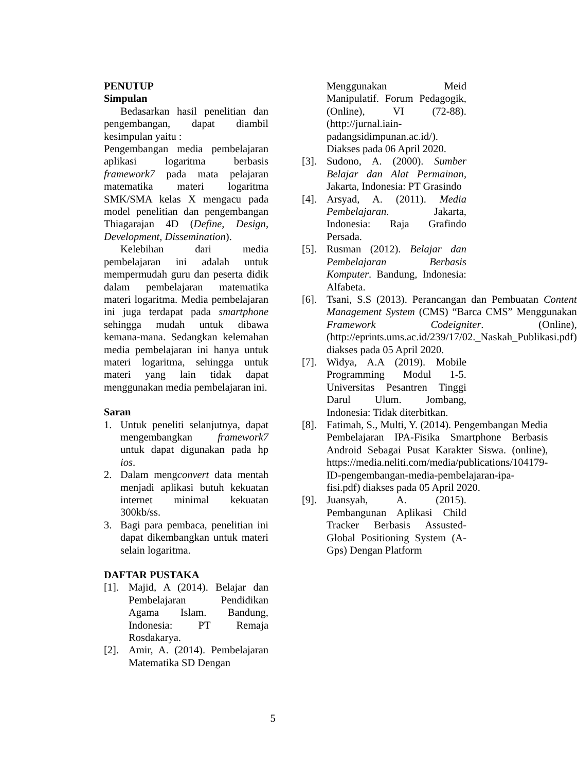PENUTUP
Simpulan
Bedasarkan hasil penelitian dan pengembangan, dapat diambil kesimpulan yaitu :
Pengembangan media pembelajaran aplikasi logaritma berbasis framework7 pada mata pelajaran matematika materi logaritma SMK/SMA kelas X mengacu pada model penelitian dan pengembangan Thiagarajan 4D (Define, Design, Development, Dissemination).
Kelebihan dari media pembelajaran ini adalah untuk mempermudah guru dan peserta didik dalam pembelajaran matematika materi logaritma. Media pembelajaran ini juga terdapat pada smartphone sehingga mudah untuk dibawa kemana-mana. Sedangkan kelemahan media pembelajaran ini hanya untuk materi logaritma, sehingga untuk materi yang lain tidak dapat menggunakan media pembelajaran ini.
Saran
1. Untuk peneliti selanjutnya, dapat mengembangkan framework7 untuk dapat digunakan pada hp ios.
2. Dalam mengconvert data mentah menjadi aplikasi butuh kekuatan internet minimal kekuatan 300kb/ss.
3. Bagi para pembaca, penelitian ini dapat dikembangkan untuk materi selain logaritma.
DAFTAR PUSTAKA
[1]. Majid, A (2014). Belajar dan Pembelajaran Pendidikan Agama Islam. Bandung, Indonesia: PT Remaja Rosdakarya.
[2]. Amir, A. (2014). Pembelajaran Matematika SD Dengan
Menggunakan Meid Manipulatif. Forum Pedagogik, (Online), VI (72-88). (http://jurnal.iain-padangsidimpunan.ac.id/). Diakses pada 06 April 2020.
[3]. Sudono, A. (2000). Sumber Belajar dan Alat Permainan, Jakarta, Indonesia: PT Grasindo
[4]. Arsyad, A. (2011). Media Pembelajaran. Jakarta, Indonesia: Raja Grafindo Persada.
[5]. Rusman (2012). Belajar dan Pembelajaran Berbasis Komputer. Bandung, Indonesia: Alfabeta.
[6]. Tsani, S.S (2013). Perancangan dan Pembuatan Content Management System (CMS) “Barca CMS” Menggunakan Framework Codeigniter. (Online), (http://eprints.ums.ac.id/239/17/02._Naskah_Publikasi.pdf) diakses pada 05 April 2020.
[7]. Widya, A.A (2019). Mobile Programming Modul 1-5. Universitas Pesantren Tinggi Darul Ulum. Jombang, Indonesia: Tidak diterbitkan.
[8]. Fatimah, S., Multi, Y. (2014). Pengembangan Media Pembelajaran IPA-Fisika Smartphone Berbasis Android Sebagai Pusat Karakter Siswa. (online), https://media.neliti.com/media/publications/104179-ID-pengembangan-media-pembelajaran-ipa-fisi.pdf) diakses pada 05 April 2020.
[9]. Juansyah, A. (2015). Pembangunan Aplikasi Child Tracker Berbasis Assusted-Global Positioning System (A-Gps) Dengan Platform
5